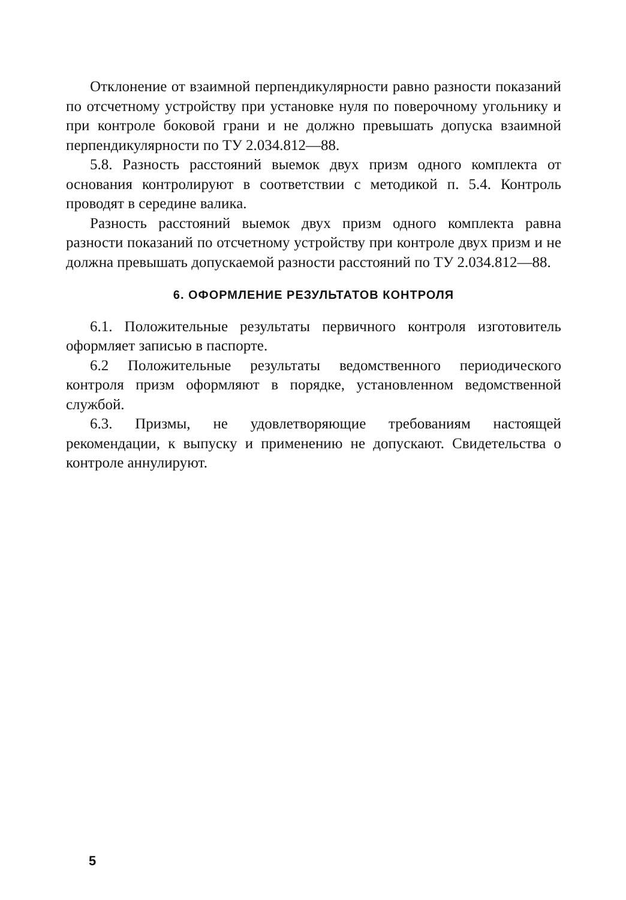Отклонение от взаимной перпендикулярности равно разности показаний по отсчетному устройству при установке нуля по поверочному угольнику и при контроле боковой грани и не должно превышать допуска взаимной перпендикулярности по ТУ 2.034.812—88.
5.8. Разность расстояний выемок двух призм одного комплекта от основания контролируют в соответствии с методикой п. 5.4. Контроль проводят в середине валика.
Разность расстояний выемок двух призм одного комплекта равна разности показаний по отсчетному устройству при контроле двух призм и не должна превышать допускаемой разности расстояний по ТУ 2.034.812—88.
6. ОФОРМЛЕНИЕ РЕЗУЛЬТАТОВ КОНТРОЛЯ
6.1. Положительные результаты первичного контроля изготовитель оформляет записью в паспорте.
6.2 Положительные результаты ведомственного периодического контроля призм оформляют в порядке, установленном ведомственной службой.
6.3. Призмы, не удовлетворяющие требованиям настоящей рекомендации, к выпуску и применению не допускают. Свидетельства о контроле аннулируют.
5